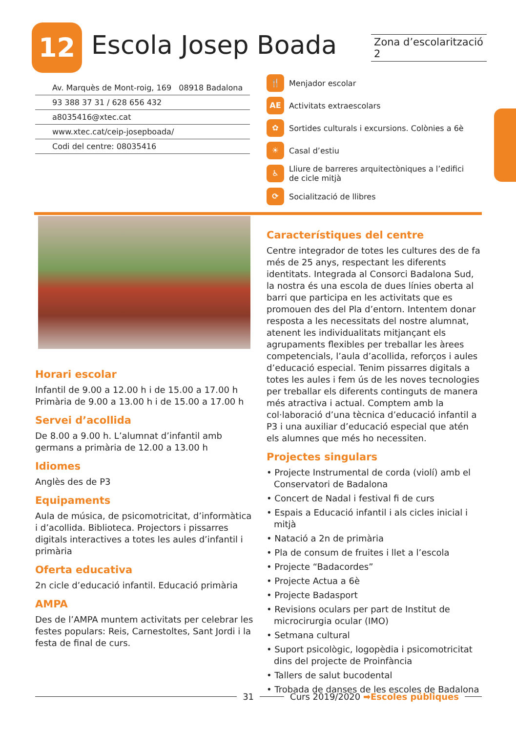12 Escola Josep Boada
Zona d’escolarització 2
Av. Marquès de Mont-roig, 169 08918 Badalona
93 388 37 31 / 628 656 432
a8035416@xtec.cat
www.xtec.cat/ceip-josepboada/
Codi del centre: 08035416
🍴 Menjador escolar
AE Activitats extraescolars
✿ Sortides culturals i excursions. Colònies a 6è
☀ Casal d’estiu
♿ Lliure de barreres arquitectòniques a l’edifici de cicle mitjà
⟳ Socialització de llibres
Horari escolar
Infantil de 9.00 a 12.00 h i de 15.00 a 17.00 h
Primària de 9.00 a 13.00 h i de 15.00 a 17.00 h
Servei d’acollida
De 8.00 a 9.00 h. L’alumnat d’infantil amb germans a primària de 12.00 a 13.00 h
Idiomes
Anglès des de P3
Equipaments
Aula de música, de psicomotricitat, d’informàtica i d’acollida. Biblioteca. Projectors i pissarres digitals interactives a totes les aules d’infantil i primària
Oferta educativa
2n cicle d’educació infantil. Educació primària
AMPA
Des de l’AMPA muntem activitats per celebrar les festes populars: Reis, Carnestoltes, Sant Jordi i la festa de final de curs.
Característiques del centre
Centre integrador de totes les cultures des de fa més de 25 anys, respectant les diferents identitats. Integrada al Consorci Badalona Sud, la nostra és una escola de dues línies oberta al barri que participa en les activitats que es promouen des del Pla d’entorn. Intentem donar resposta a les necessitats del nostre alumnat, atenent les individualitats mitjançant els agrupaments flexibles per treballar les àrees competencials, l’aula d’acollida, reforços i aules d’educació especial. Tenim pissarres digitals a totes les aules i fem ús de les noves tecnologies per treballar els diferents continguts de manera més atractiva i actual. Comptem amb la col·laboració d’una tècnica d’educació infantil a P3 i una auxiliar d’educació especial que atén els alumnes que més ho necessiten.
Projectes singulars
• Projecte Instrumental de corda (violí) amb el Conservatori de Badalona
• Concert de Nadal i festival fi de curs
• Espais a Educació infantil i als cicles inicial i mitjà
• Natació a 2n de primària
• Pla de consum de fruites i llet a l’escola
• Projecte “Badacordes”
• Projecte Actua a 6è
• Projecte Badasport
• Revisions oculars per part de Institut de microcirurgia ocular (IMO)
• Setmana cultural
• Suport psicològic, logopèdia i psicomotricitat dins del projecte de Proinfància
• Tallers de salut bucodental
• Trobada de danses de les escoles de Badalona
31 Curs 2019/2020 ➡Escoles públiques